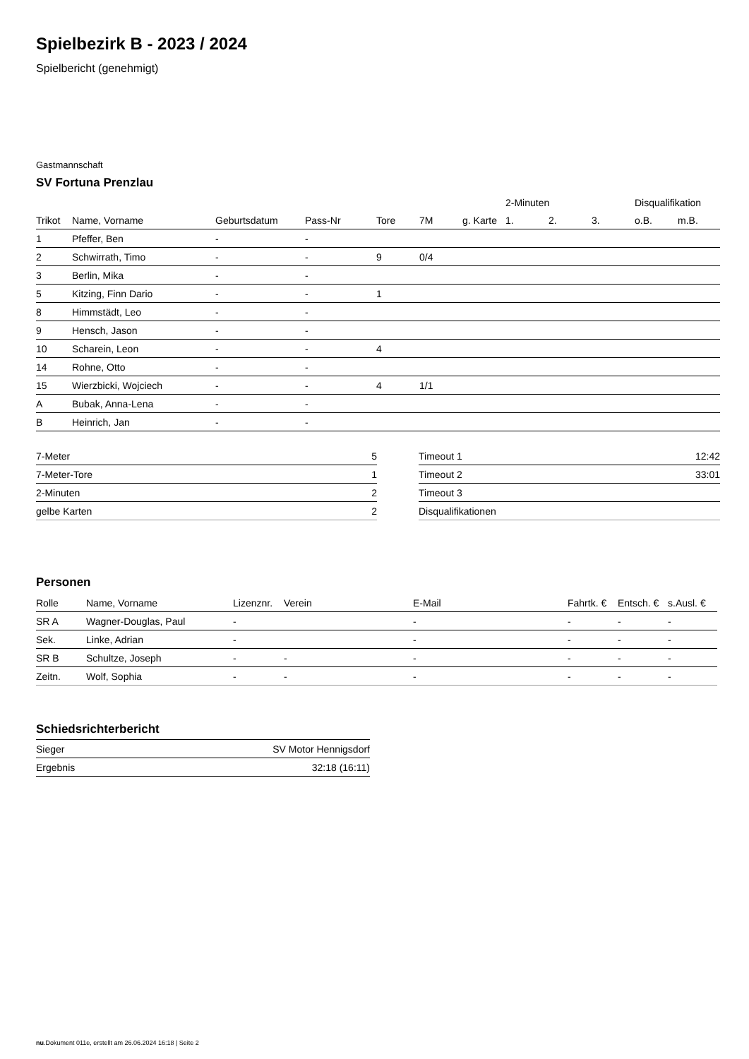Spielbezirk B - 2023 / 2024
Spielbericht (genehmigt)
Gastmannschaft
SV Fortuna Prenzlau
| | | | | | | | 2-Minuten | | | Disqualifikation | |
| --- | --- | --- | --- | --- | --- | --- | --- | --- | --- | --- | --- |
| Trikot | Name, Vorname | Geburtsdatum | Pass-Nr | Tore | 7M | g. Karte | 1. | 2. | 3. | o.B. | m.B. |
| 1 | Pfeffer, Ben | - | - | | | | | | | | |
| 2 | Schwirrath, Timo | - | - | 9 | 0/4 | | | | | | |
| 3 | Berlin, Mika | - | - | | | | | | | | |
| 5 | Kitzing, Finn Dario | - | - | 1 | | | | | | | |
| 8 | Himmstädt, Leo | - | - | | | | | | | | |
| 9 | Hensch, Jason | - | - | | | | | | | | |
| 10 | Scharein, Leon | - | - | 4 | | | | | | | |
| 14 | Rohne, Otto | - | - | | | | | | | | |
| 15 | Wierzbicki, Wojciech | - | - | 4 | 1/1 | | | | | | |
| A | Bubak, Anna-Lena | - | - | | | | | | | | |
| B | Heinrich, Jan | - | - | | | | | | | | |
| 7-Meter | 5 |
| 7-Meter-Tore | 1 |
| 2-Minuten | 2 |
| gelbe Karten | 2 |
| Timeout 1 | 12:42 |
| Timeout 2 | 33:01 |
| Timeout 3 | |
| Disqualifikationen | |
Personen
| Rolle | Name, Vorname | Lizenznr. | Verein | E-Mail | Fahrtk. € | Entsch. € | s.Ausl. € |
| --- | --- | --- | --- | --- | --- | --- | --- |
| SR A | Wagner-Douglas, Paul | - | | - | - | - | - |
| Sek. | Linke, Adrian | - | | - | - | - | - |
| SR B | Schultze, Joseph | - | - | - | - | - | - |
| Zeitn. | Wolf, Sophia | - | - | - | - | - | - |
Schiedsrichterbericht
| Sieger | SV Motor Hennigsdorf |
| Ergebnis | 32:18 (16:11) |
nu.Dokument 011e, erstellt am 26.06.2024 16:18 | Seite 2